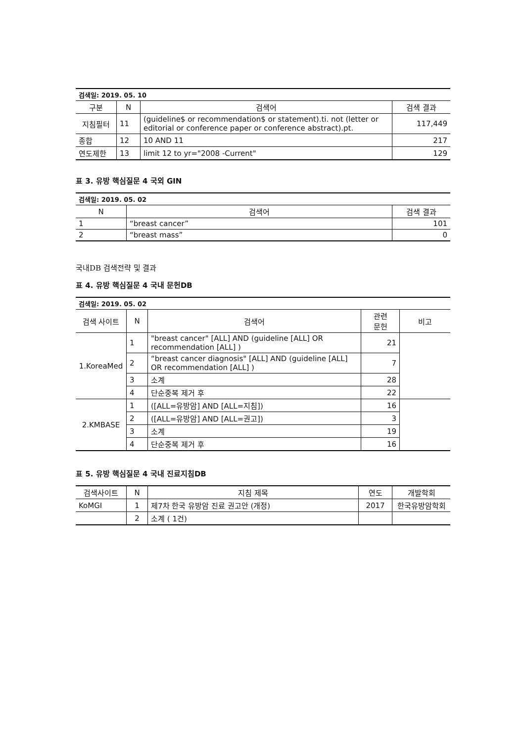| 검색일: 2019. 05. 10 | | | |
| 구분 | N | 검색어 | 검색 결과 |
| 지침필터 | 11 | (guideline$ or recommendation$ or statement).ti. not (letter or editorial or conference paper or conference abstract).pt. | 117,449 |
| 종합 | 12 | 10 AND 11 | 217 |
| 연도제한 | 13 | limit 12 to yr="2008 -Current" | 129 |
표 3. 유방 핵심질문 4 국외 GIN
| 검색일: 2019. 05. 02 | | |
| N | 검색어 | 검색 결과 |
| 1 | “breast cancer” | 101 |
| 2 | “breast mass” | 0 |
국내DB 검색전략 및 결과
표 4. 유방 핵심질문 4 국내 문헌DB
| 검색일: 2019. 05. 02 | | | | |
| 검색 사이트 | N | 검색어 | 관련 문헌 | 비고 |
| 1.KoreaMed | 1 | "breast cancer" [ALL] AND (guideline [ALL] OR recommendation [ALL] ) | 21 | |
| | 2 | “breast cancer diagnosis" [ALL] AND (guideline [ALL] OR recommendation [ALL] ) | 7 | |
| | 3 | 소계 | 28 | |
| | 4 | 단순중복 제거 후 | 22 | |
| 2.KMBASE | 1 | ([ALL=유방암] AND [ALL=지침]) | 16 | |
| | 2 | ([ALL=유방암] AND [ALL=권고]) | 3 | |
| | 3 | 소계 | 19 | |
| | 4 | 단순중복 제거 후 | 16 | |
표 5. 유방 핵심질문 4 국내 진료지침DB
| 검색사이트 | N | 지침 제목 | 연도 | 개발학회 |
| --- | --- | --- | --- | --- |
| KoMGI | 1 | 제7차 한국 유방암 진료 권고안 (개정) | 2017 | 한국유방암학회 |
| | 2 | 소계 ( 1건) | | |